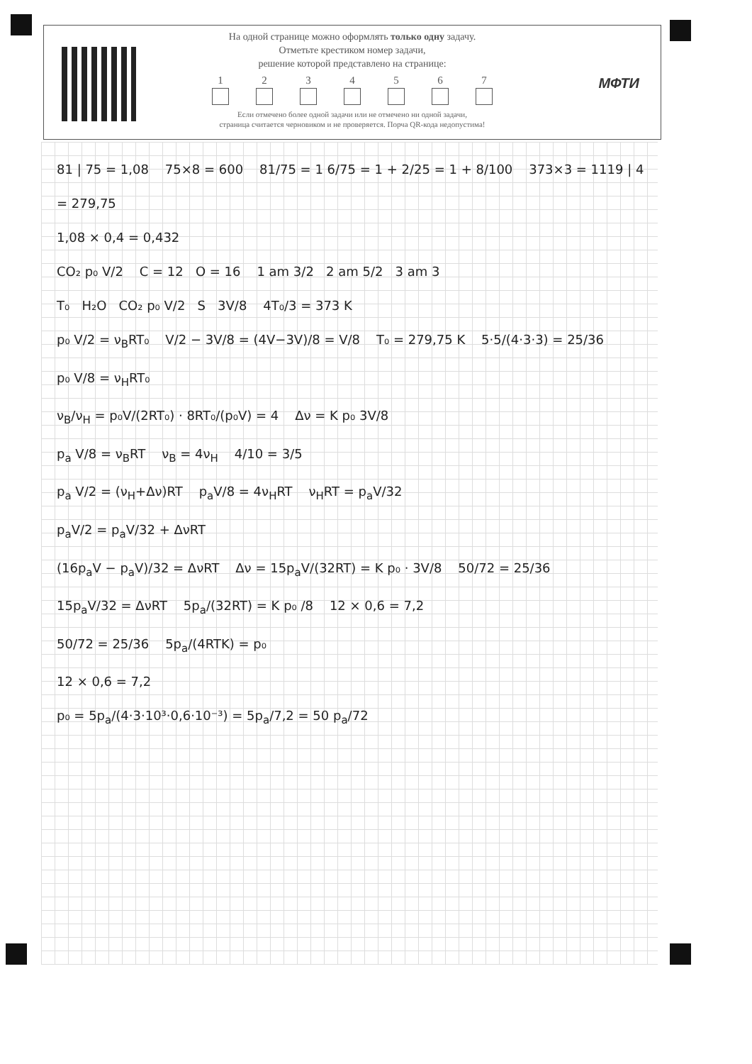На одной странице можно оформлять только одну задачу.
Отметьте крестиком номер задачи,
решение которой представлено на странице:
1 2 3 4 5 6 7
Если отмечено более одной задачи или не отмечено ни одной задачи,
страница считается черновиком и не проверяется. Порча QR-кода недопустима!
МФТИ
81 | 75 = 1,08 75×8 = 600 81/75 = 1 6/75 = 1 + 2/25 = 1 + 8/100 373×3 = 1119 | 4 = 279,75 1,08 × 0,4 = 0,432 CO₂ p₀ V/2 C = 12 O = 16 1 am 3/2 2 am 5/2 3 am 3 T₀ H₂O CO₂ p₀ V/2 S 3V/8 4T₀/3 = 373 K p₀ V/2 = ν<sub>B</sub>RT₀ V/2 − 3V/8 = (4V−3V)/8 = V/8 T₀ = 279,75 K 5·5/(4·3·3) = 25/36 p₀ V/8 = ν<sub>H</sub>RT₀ ν<sub>B</sub>/ν<sub>H</sub> = p₀V/(2RT₀) · 8RT₀/(p₀V) = 4 Δν = K p₀ 3V/8 p<sub>a</sub> V/8 = ν<sub>B</sub>RT ν<sub>B</sub> = 4ν<sub>H</sub> 4/10 = 3/5 p<sub>a</sub> V/2 = (ν<sub>H</sub>+Δν)RT p<sub>a</sub>V/8 = 4ν<sub>H</sub>RT ν<sub>H</sub>RT = p<sub>a</sub>V/32 p<sub>a</sub>V/2 = p<sub>a</sub>V/32 + ΔνRT (16p<sub>a</sub>V − p<sub>a</sub>V)/32 = ΔνRT Δν = 15p<sub>a</sub>V/(32RT) = K p₀ · 3V/8 50/72 = 25/36 15p<sub>a</sub>V/32 = ΔνRT 5p<sub>a</sub>/(32RT) = K p₀ /8 12 × 0,6 = 7,2 50/72 = 25/36 5p<sub>a</sub>/(4RTK) = p₀ 12 × 0,6 = 7,2 p₀ = 5p<sub>a</sub>/(4·3·10³·0,6·10⁻³) = 5p<sub>a</sub>/7,2 = 50 p<sub>a</sub>/72